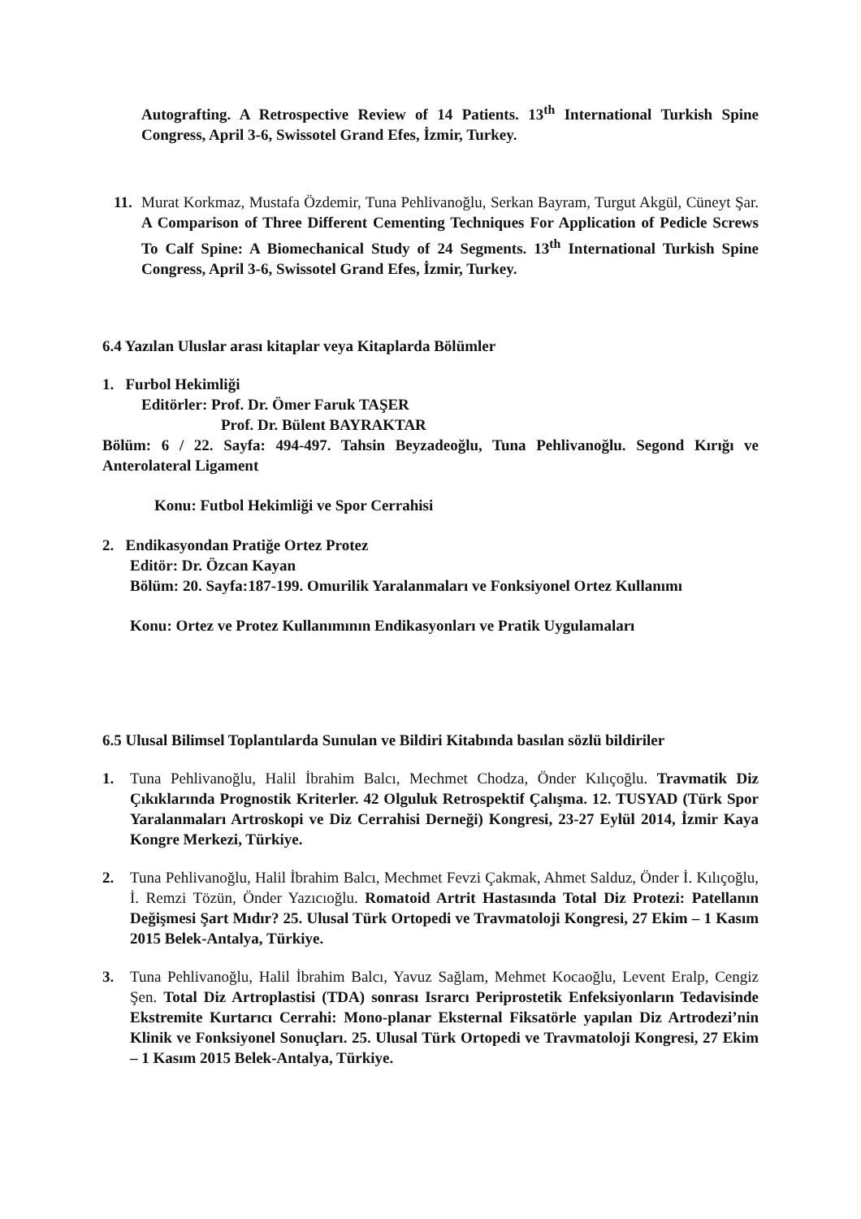Autografting. A Retrospective Review of 14 Patients. 13<sup>th</sup> International Turkish Spine Congress, April 3-6, Swissotel Grand Efes, İzmir, Turkey.
11.
Murat Korkmaz, Mustafa Özdemir, Tuna Pehlivanoğlu, Serkan Bayram, Turgut Akgül, Cüneyt Şar. A Comparison of Three Different Cementing Techniques For Application of Pedicle Screws To Calf Spine: A Biomechanical Study of 24 Segments. 13<sup>th</sup> International Turkish Spine Congress, April 3-6, Swissotel Grand Efes, İzmir, Turkey.
6.4 Yazılan Uluslar arası kitaplar veya Kitaplarda Bölümler
1. Furbol Hekimliği
Editörler: Prof. Dr. Ömer Faruk TAŞER
Prof. Dr. Bülent BAYRAKTAR
Bölüm: 6 / 22. Sayfa: 494-497. Tahsin Beyzadeoğlu, Tuna Pehlivanoğlu. Segond Kırığı ve Anterolateral Ligament
Konu: Futbol Hekimliği ve Spor Cerrahisi
2. Endikasyondan Pratiğe Ortez Protez
Editör: Dr. Özcan Kayan
Bölüm: 20. Sayfa:187-199. Omurilik Yaralanmaları ve Fonksiyonel Ortez Kullanımı
Konu: Ortez ve Protez Kullanımının Endikasyonları ve Pratik Uygulamaları
6.5 Ulusal Bilimsel Toplantılarda Sunulan ve Bildiri Kitabında basılan sözlü bildiriler
1. Tuna Pehlivanoğlu, Halil İbrahim Balcı, Mechmet Chodza, Önder Kılıçoğlu. Travmatik Diz Çıkıklarında Prognostik Kriterler. 42 Olguluk Retrospektif Çalışma. 12. TUSYAD (Türk Spor Yaralanmaları Artroskopi ve Diz Cerrahisi Derneği) Kongresi, 23-27 Eylül 2014, İzmir Kaya Kongre Merkezi, Türkiye.
2. Tuna Pehlivanoğlu, Halil İbrahim Balcı, Mechmet Fevzi Çakmak, Ahmet Salduz, Önder İ. Kılıçoğlu, İ. Remzi Tözün, Önder Yazıcıoğlu. Romatoid Artrit Hastasında Total Diz Protezi: Patellanın Değişmesi Şart Mıdır? 25. Ulusal Türk Ortopedi ve Travmatoloji Kongresi, 27 Ekim – 1 Kasım 2015 Belek-Antalya, Türkiye.
3. Tuna Pehlivanoğlu, Halil İbrahim Balcı, Yavuz Sağlam, Mehmet Kocaoğlu, Levent Eralp, Cengiz Şen. Total Diz Artroplastisi (TDA) sonrası Israrcı Periprostetik Enfeksiyonların Tedavisinde Ekstremite Kurtarıcı Cerrahi: Mono-planar Eksternal Fiksatörle yapılan Diz Artrodezi’nin Klinik ve Fonksiyonel Sonuçları. 25. Ulusal Türk Ortopedi ve Travmatoloji Kongresi, 27 Ekim – 1 Kasım 2015 Belek-Antalya, Türkiye.